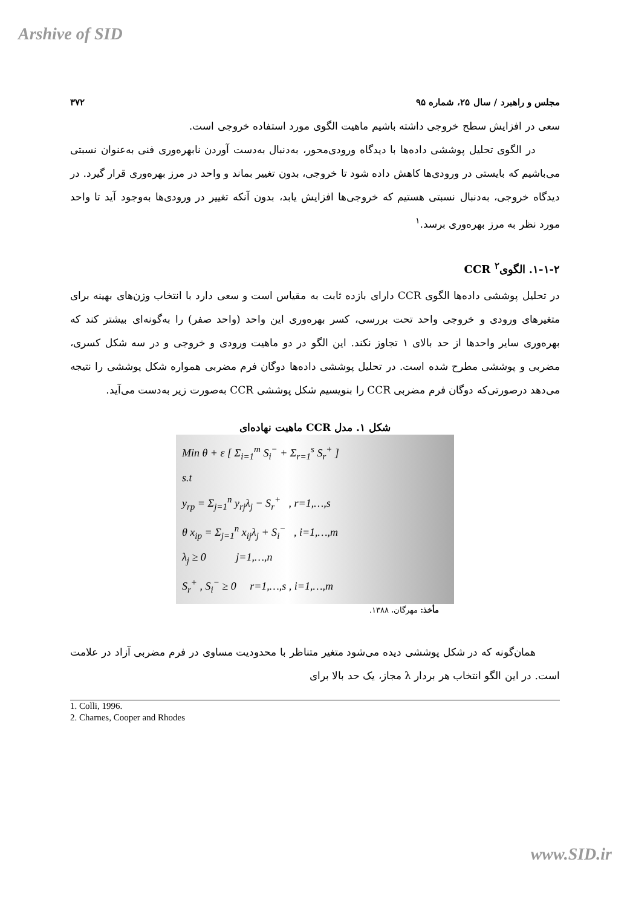Arshive of SID
مجلس و راهبرد / سال ۲۵، شماره ۹۵ ۳۷۲
سعی در افزایش سطح خروجی داشته باشیم ماهیت الگوی مورد استفاده خروجی است.
در الگوی تحلیل پوششی داده‌ها با دیدگاه ورودی‌محور، به‌دنبال به‌دست آوردن نابهره‌وری فنی به‌عنوان نسبتی می‌باشیم که بایستی در ورودی‌ها کاهش داده شود تا خروجی، بدون تغییر بماند و واحد در مرز بهره‌وری قرار گیرد. در دیدگاه خروجی، به‌دنبال نسبتی هستیم که خروجی‌ها افزایش یابد، بدون آنکه تغییر در ورودی‌ها به‌وجود آید تا واحد مورد نظر به مرز بهره‌وری برسد.<sup>۱</sup>
۱-۱-۲. الگوی<sup>۲</sup> CCR
در تحلیل پوششی داده‌ها الگوی CCR دارای بازده ثابت به مقیاس است و سعی دارد با انتخاب وزن‌های بهینه برای متغیرهای ورودی و خروجی واحد تحت بررسی، کسر بهره‌وری این واحد (واحد صفر) را به‌گونه‌ای بیشتر کند که بهره‌وری سایر واحدها از حد بالای ۱ تجاوز نکند. این الگو در دو ماهیت ورودی و خروجی و در سه شکل کسری، مضربی و پوششی مطرح شده است. در تحلیل پوششی داده‌ها دوگان فرم مضربی همواره شکل پوششی را نتیجه می‌دهد درصورتی‌که دوگان فرم مضربی CCR را بنویسیم شکل پوششی CCR به‌صورت زیر به‌دست می‌آید.
شکل ۱. مدل CCR ماهیت نهاده‌ای
Min θ + ε [ Σ<sub>i=1</sub><sup>m</sup> S<sub>i</sub><sup>−</sup> + Σ<sub>r=1</sub><sup>s</sup> S<sub>r</sub><sup>+</sup> ]
s.t
y<sub>rp</sub> = Σ<sub>j=1</sub><sup>n</sup> y<sub>rj</sub>λ<sub>j</sub> − S<sub>r</sub><sup>+</sup> , r=1,…,s
θ x<sub>ip</sub> = Σ<sub>j=1</sub><sup>n</sup> x<sub>ij</sub>λ<sub>j</sub> + S<sub>i</sub><sup>−</sup> , i=1,…,m
λ<sub>j</sub> ≥ 0 j=1,…,n
S<sub>r</sub><sup>+</sup> , S<sub>i</sub><sup>−</sup> ≥ 0 r=1,…,s , i=1,…,m
مأخذ: مهرگان، ۱۳۸۸.
همان‌گونه که در شکل پوششی دیده می‌شود متغیر متناظر با محدودیت مساوی در فرم مضربی آزاد در علامت است. در این الگو انتخاب هر بردار λ مجاز، یک حد بالا برای
1. Colli, 1996.
2. Charnes, Cooper and Rhodes
www.SID.ir